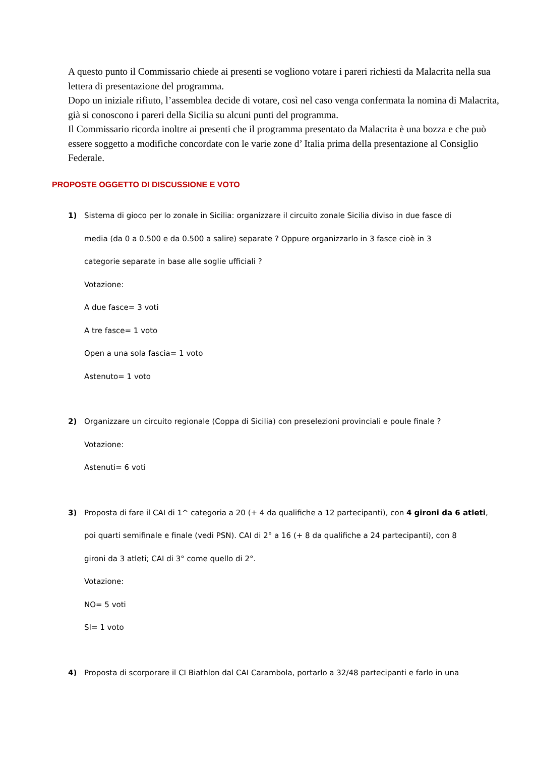A questo punto il Commissario chiede ai presenti se vogliono votare i pareri richiesti da Malacrita nella sua lettera di presentazione del programma.
Dopo un iniziale rifiuto, l’assemblea decide di votare, così nel caso venga confermata la nomina di Malacrita, già si conoscono i pareri della Sicilia su alcuni punti del programma.
Il Commissario ricorda inoltre ai presenti che il programma presentato da Malacrita è una bozza e che può essere soggetto a modifiche concordate con le varie zone d’ Italia prima della presentazione al Consiglio Federale.
PROPOSTE OGGETTO DI DISCUSSIONE E VOTO
1) Sistema di gioco per lo zonale in Sicilia: organizzare il circuito zonale Sicilia diviso in due fasce di
media (da 0 a 0.500 e da 0.500 a salire) separate ? Oppure organizzarlo in 3 fasce cioè in 3
categorie separate in base alle soglie ufficiali ?
Votazione:
A due fasce= 3 voti
A tre fasce= 1 voto
Open a una sola fascia= 1 voto
Astenuto= 1 voto
2) Organizzare un circuito regionale (Coppa di Sicilia) con preselezioni provinciali e poule finale ?
Votazione:
Astenuti= 6 voti
3) Proposta di fare il CAI di 1^ categoria a 20 (+ 4 da qualifiche a 12 partecipanti), con 4 gironi da 6 atleti,
poi quarti semifinale e finale (vedi PSN). CAI di 2° a 16 (+ 8 da qualifiche a 24 partecipanti), con 8
gironi da 3 atleti; CAI di 3° come quello di 2°.
Votazione:
NO= 5 voti
SI= 1 voto
4) Proposta di scorporare il CI Biathlon dal CAI Carambola, portarlo a 32/48 partecipanti e farlo in una